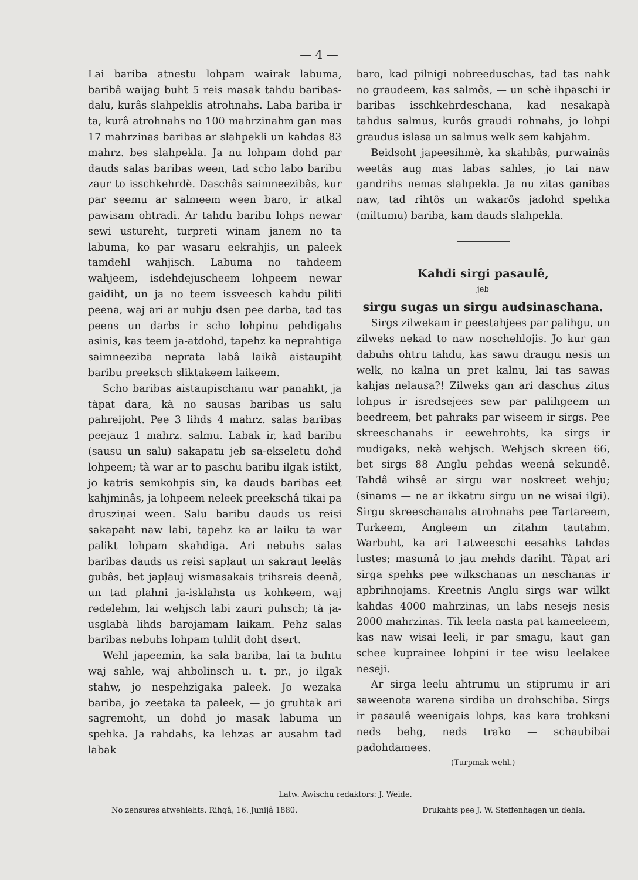— 4 —
Lai bariba atnestu lohpam wairak labuma, baribâ waijag buht 5 reis masak tahdu baribas-dalu, kurâs slahpeklis atrohnahs. Laba bariba ir ta, kurâ atrohnahs no 100 mahrzinahm gan mas 17 mahrzinas baribas ar slahpekli un kahdas 83 mahrz. bes slahpekla. Ja nu lohpam dohd par dauds salas baribas ween, tad scho labo baribu zaur to isschkehrdè. Daschâs saimneezibâs, kur par seemu ar salmeem ween baro, ir atkal pawisam ohtradi. Ar tahdu baribu lohps newar sewi ustureht, turpreti winam janem no ta labuma, ko par wasaru eekrahjis, un paleek tamdehl wahjisch. Labuma no tahdeem wahjeem, isdehdejuscheem lohpeem newar gaidiht, un ja no teem issveesch kahdu piliti peena, waj ari ar nuhju dsen pee darba, tad tas peens un darbs ir scho lohpinu pehdigahs asinis, kas teem ja-atdohd, tapehz ka neprahtiga saimneeziba neprata labâ laikâ aistaupiht baribu preeksch sliktakeem laikeem.
Scho baribas aistaupischanu war panahkt, ja tàpat dara, kà no sausas baribas us salu pahreijoht. Pee 3 lihds 4 mahrz. salas baribas peejauz 1 mahrz. salmu. Labak ir, kad baribu (sausu un salu) sakapatu jeb sa-ekseletu dohd lohpeem; tà war ar to paschu baribu ilgak istikt, jo katris semkohpis sin, ka dauds baribas eet kahjminâs, ja lohpeem neleek preekschâ tikai pa drusziņai ween. Salu baribu dauds us reisi sakapaht naw labi, tapehz ka ar laiku ta war palikt lohpam skahdiga. Ari nebuhs salas baribas dauds us reisi sapļaut un sakraut leelâs gubâs, bet japļauj wismasakais trihsreis deenâ, un tad plahni ja-isklahsta us kohkeem, waj redelehm, lai wehjsch labi zauri puhsch; tà ja-usglabà lihds barojamam laikam. Pehz salas baribas nebuhs lohpam tuhlit doht dsert.
Wehl japeemin, ka sala bariba, lai ta buhtu waj sahle, waj ahbolinsch u. t. pr., jo ilgak stahw, jo nespehzigaka paleek. Jo wezaka bariba, jo zeetaka ta paleek, — jo gruhtak ari sagremoht, un dohd jo masak labuma un spehka. Ja rahdahs, ka lehzas ar ausahm tad labak
baro, kad pilnigi nobreedusсhas, tad tas nahk no graudeem, kas salmôs, — un schè ihpaschi ir baribas isschkehrdeschana, kad nesakapà tahdus salmus, kurôs graudi rohnahs, jo lohpi graudus islasa un salmus welk sem kahjahm.
Beidsoht japeesihmè, ka skahbâs, purwainâs weetâs aug mas labas sahles, jo tai naw gandrihs nemas slahpekla. Ja nu zitas ganibas naw, tad rihtôs un wakarôs jadohd spehka (miltumu) bariba, kam dauds slahpekla.
Kahdi sirgi pasaulê,
jeb
sirgu sugas un sirgu audsinaschana.
Sirgs zilwekam ir peestahjees par palihgu, un zilweks nekad to naw noschehlojis. Jo kur gan dabuhs ohtru tahdu, kas sawu draugu nesis un welk, no kalna un pret kalnu, lai tas sawas kahjas nelausa?! Zilweks gan ari daschus zitus lohpus ir isredsejees sew par palihgeem un beedreem, bet pahraks par wiseem ir sirgs. Pee skreeschanahs ir eewehrohts, ka sirgs ir mudigaks, nekà wehjsch. Wehjsch skreen 66, bet sirgs 88 Anglu pehdas weenâ sekundê. Tahdâ wihsê ar sirgu war noskreet wehju; (sinams — ne ar ikkatru sirgu un ne wisai ilgi). Sirgu skreeschanahs atrohnahs pee Tartareem, Turkeem, Angleem un zitahm tautahm. Warbuht, ka ari Latweeschi eesahks tahdas lustes; masumâ to jau mehds dariht. Tàpat ari sirga spehks pee wilkschanas un neschanas ir apbrihnojams. Kreetnis Anglu sirgs war wilkt kahdas 4000 mahrzinas, un labs nesejs nesis 2000 mahrzinas. Tik leela nasta pat kameeleem, kas naw wisai leeli, ir par smagu, kaut gan schee kuprainee lohpini ir tee wisu leelakee neseji.
Ar sirga leelu ahtrumu un stiprumu ir ari saweenota warena sirdiba un drohschiba. Sirgs ir pasaulê weenigais lohps, kas kara trohksni neds behg, neds trako — schaubibai padohdamees.
(Turpmak wehl.)
Latw. Awischu redaktors: J. Weide.
No zensures atwehlehts. Rihgâ, 16. Junijâ 1880. Drukahts pee J. W. Steffenhagen un dehla.